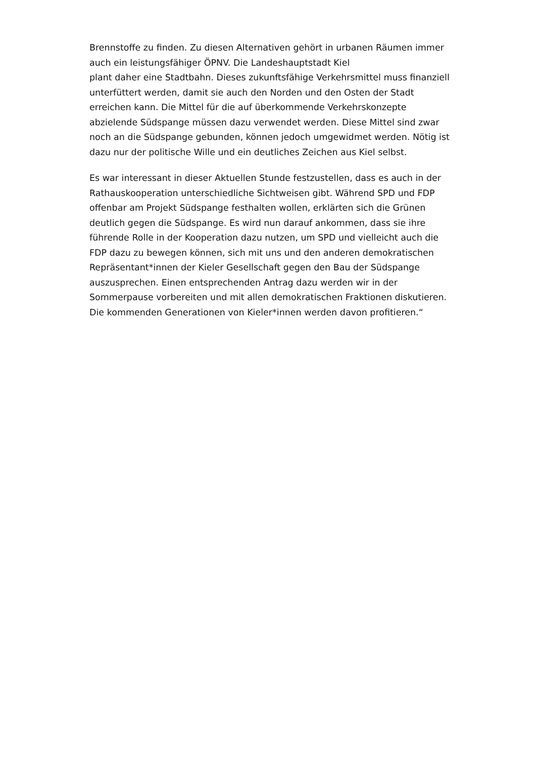Brennstoffe zu finden. Zu diesen Alternativen gehört in urbanen Räumen immer auch ein leistungsfähiger ÖPNV. Die Landeshauptstadt Kiel
plant daher eine Stadtbahn. Dieses zukunftsfähige Verkehrsmittel muss finanziell unterfüttert werden, damit sie auch den Norden und den Osten der Stadt erreichen kann. Die Mittel für die auf überkommende Verkehrskonzepte abzielende Südspange müssen dazu verwendet werden. Diese Mittel sind zwar noch an die Südspange gebunden, können jedoch umgewidmet werden. Nötig ist dazu nur der politische Wille und ein deutliches Zeichen aus Kiel selbst.
Es war interessant in dieser Aktuellen Stunde festzustellen, dass es auch in der Rathauskooperation unterschiedliche Sichtweisen gibt. Während SPD und FDP offenbar am Projekt Südspange festhalten wollen, erklärten sich die Grünen deutlich gegen die Südspange. Es wird nun darauf ankommen, dass sie ihre führende Rolle in der Kooperation dazu nutzen, um SPD und vielleicht auch die FDP dazu zu bewegen können, sich mit uns und den anderen demokratischen Repräsentant*innen der Kieler Gesellschaft gegen den Bau der Südspange auszusprechen. Einen entsprechenden Antrag dazu werden wir in der Sommerpause vorbereiten und mit allen demokratischen Fraktionen diskutieren. Die kommenden Generationen von Kieler*innen werden davon profitieren.“